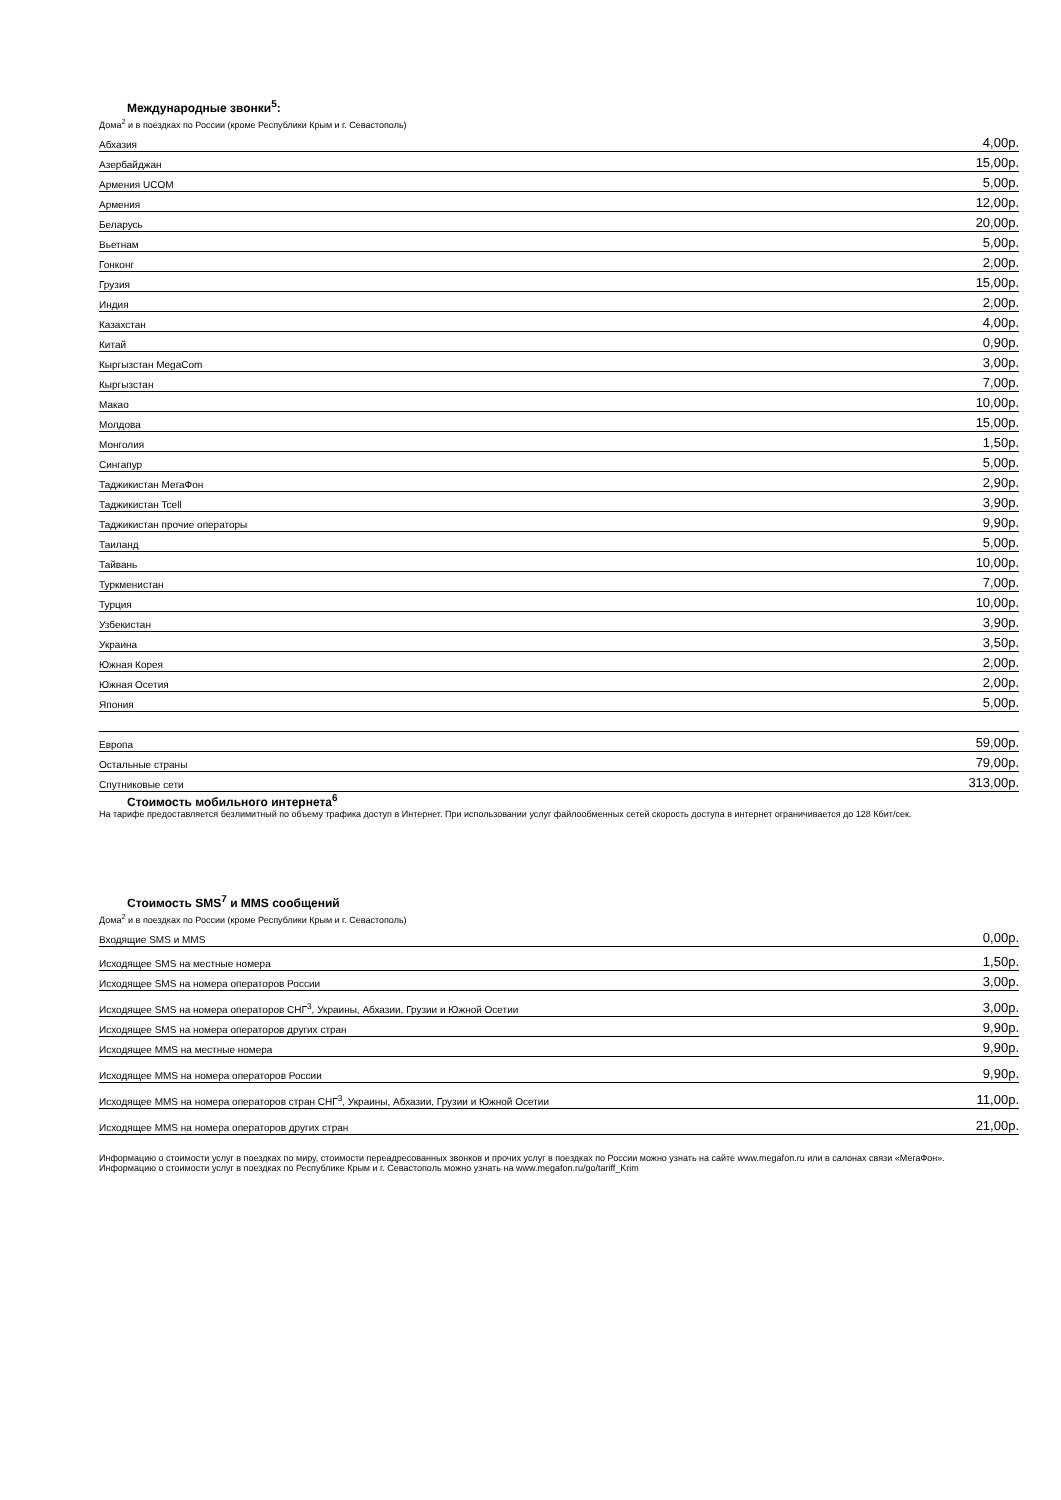Международные звонки<sup>5</sup>:
Дома<sup>2</sup> и в поездках по России (кроме Республики Крым и г. Севастополь)
| Абхазия | 4,00р. |
| Азербайджан | 15,00р. |
| Армения UCOM | 5,00р. |
| Армения | 12,00р. |
| Беларусь | 20,00р. |
| Вьетнам | 5,00р. |
| Гонконг | 2,00р. |
| Грузия | 15,00р. |
| Индия | 2,00р. |
| Казахстан | 4,00р. |
| Китай | 0,90р. |
| Кыргызстан MegaCom | 3,00р. |
| Кыргызстан | 7,00р. |
| Макао | 10,00р. |
| Молдова | 15,00р. |
| Монголия | 1,50р. |
| Сингапур | 5,00р. |
| Таджикистан МегаФон | 2,90р. |
| Таджикистан Tcell | 3,90р. |
| Таджикистан прочие операторы | 9,90р. |
| Таиланд | 5,00р. |
| Тайвань | 10,00р. |
| Туркменистан | 7,00р. |
| Турция | 10,00р. |
| Узбекистан | 3,90р. |
| Украина | 3,50р. |
| Южная Корея | 2,00р. |
| Южная Осетия | 2,00р. |
| Япония | 5,00р. |
| Европа | 59,00р. |
| Остальные страны | 79,00р. |
| Спутниковые сети | 313,00р. |
Стоимость мобильного интернета<sup>6</sup>
На тарифе предоставляется безлимитный по объему трафика доступ в Интернет. При использовании услуг файлообменных сетей скорость доступа в интернет ограничивается до 128 Кбит/сек.
Стоимость SMS<sup>7</sup> и MMS сообщений
Дома<sup>2</sup> и в поездках по России (кроме Республики Крым и г. Севастополь)
| Входящие SMS и MMS | 0,00р. |
| Исходящее SMS на местные номера | 1,50р. |
| Исходящее SMS на номера операторов России | 3,00р. |
| Исходящее SMS на номера операторов СНГ<sup>3</sup>, Украины, Абхазии, Грузии и Южной Осетии | 3,00р. |
| Исходящее SMS на номера операторов других стран | 9,90р. |
| Исходящее MMS на местные номера | 9,90р. |
| Исходящее MMS на номера операторов России | 9,90р. |
| Исходящее MMS на номера операторов стран СНГ<sup>3</sup>, Украины, Абхазии, Грузии и Южной Осетии | 11,00р. |
| Исходящее MMS на номера операторов других стран | 21,00р. |
Информацию о стоимости услуг в поездках по миру, стоимости переадресованных звонков и прочих услуг в поездках по России можно узнать на сайте www.megafon.ru или в салонах связи «МегаФон».
Информацию о стоимости услуг в поездках по Республике Крым и г. Севастополь можно узнать на www.megafon.ru/go/tariff_Krim